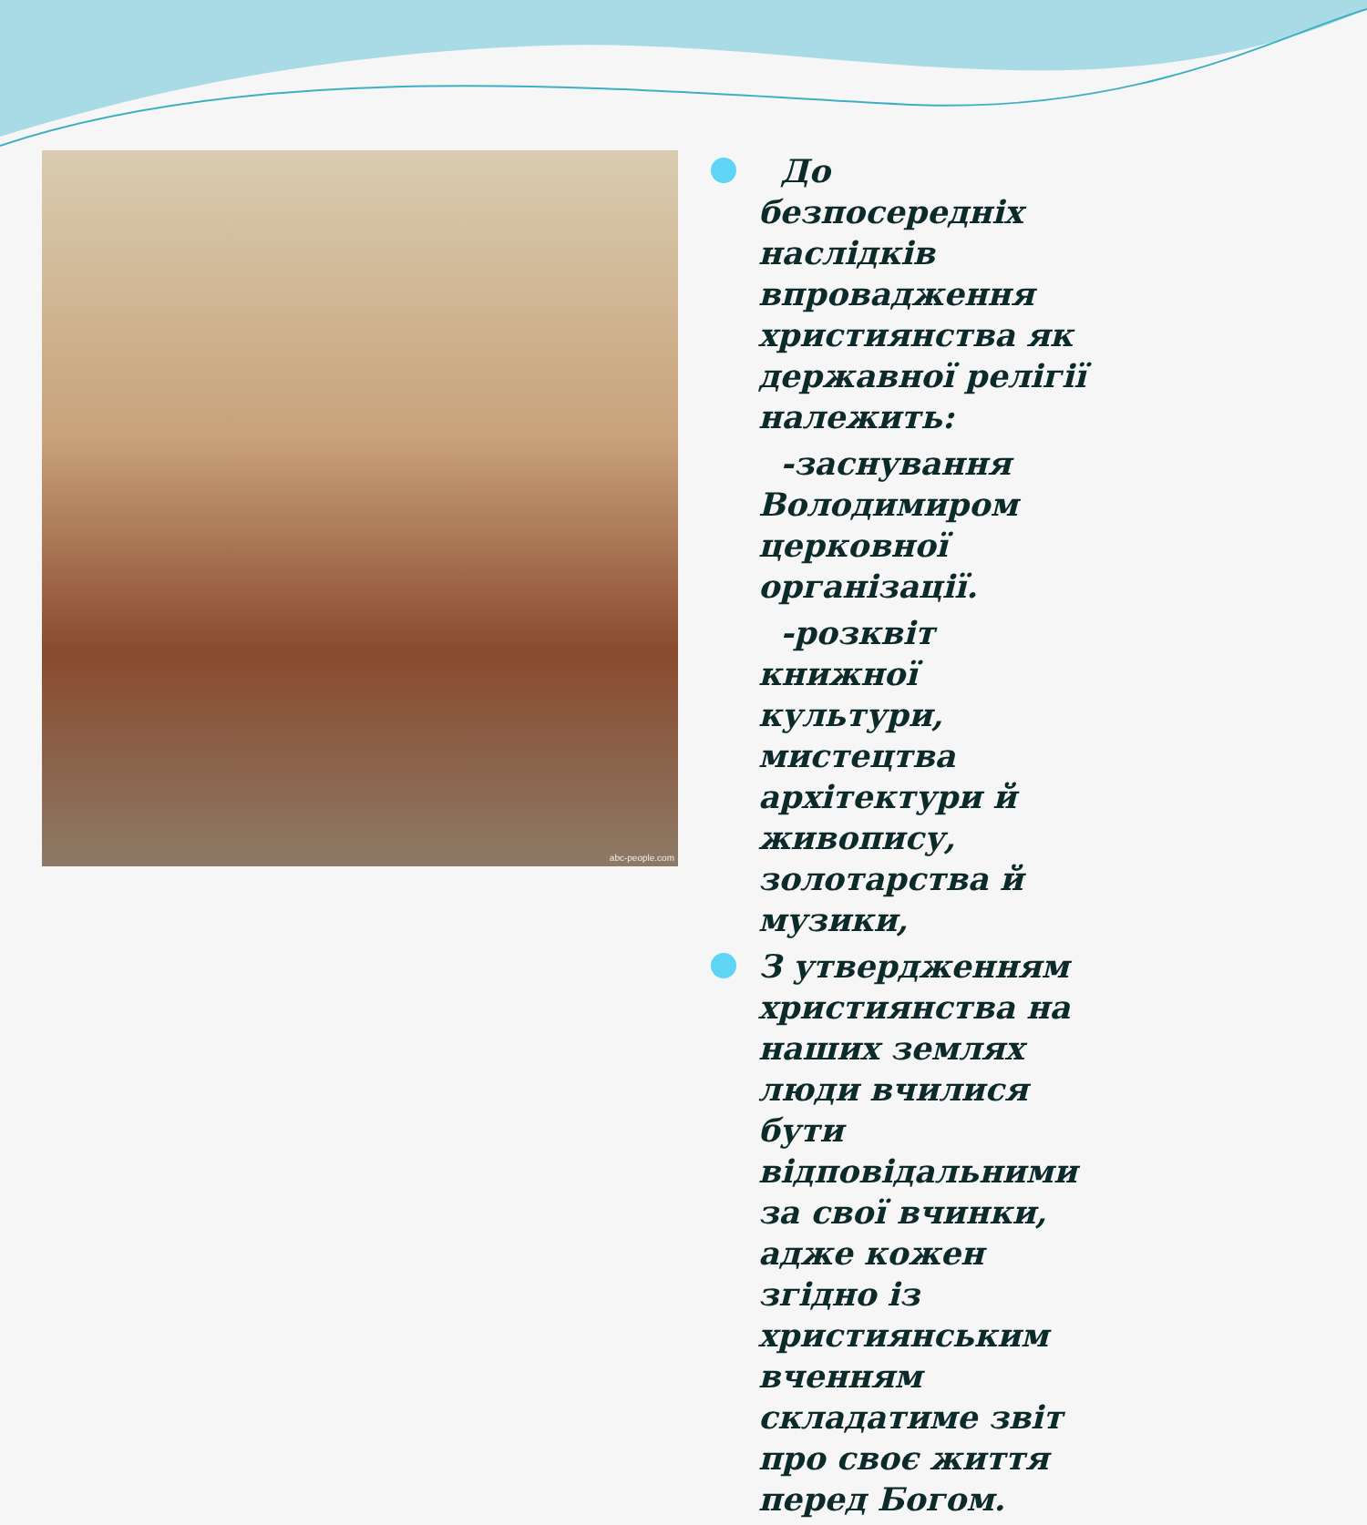abc-people.com
До безпосередніх наслідків впровадження християнства як державної релігії належить:
-заснування Володимиром церковної організації.
-розквіт книжної культури, мистецтва архітектури й живопису, золотарства й музики,
З утвердженням християнства на наших землях люди вчилися бути відповідальними за свої вчинки, адже кожен згідно із християнським вченням складатиме звіт про своє життя перед Богом.